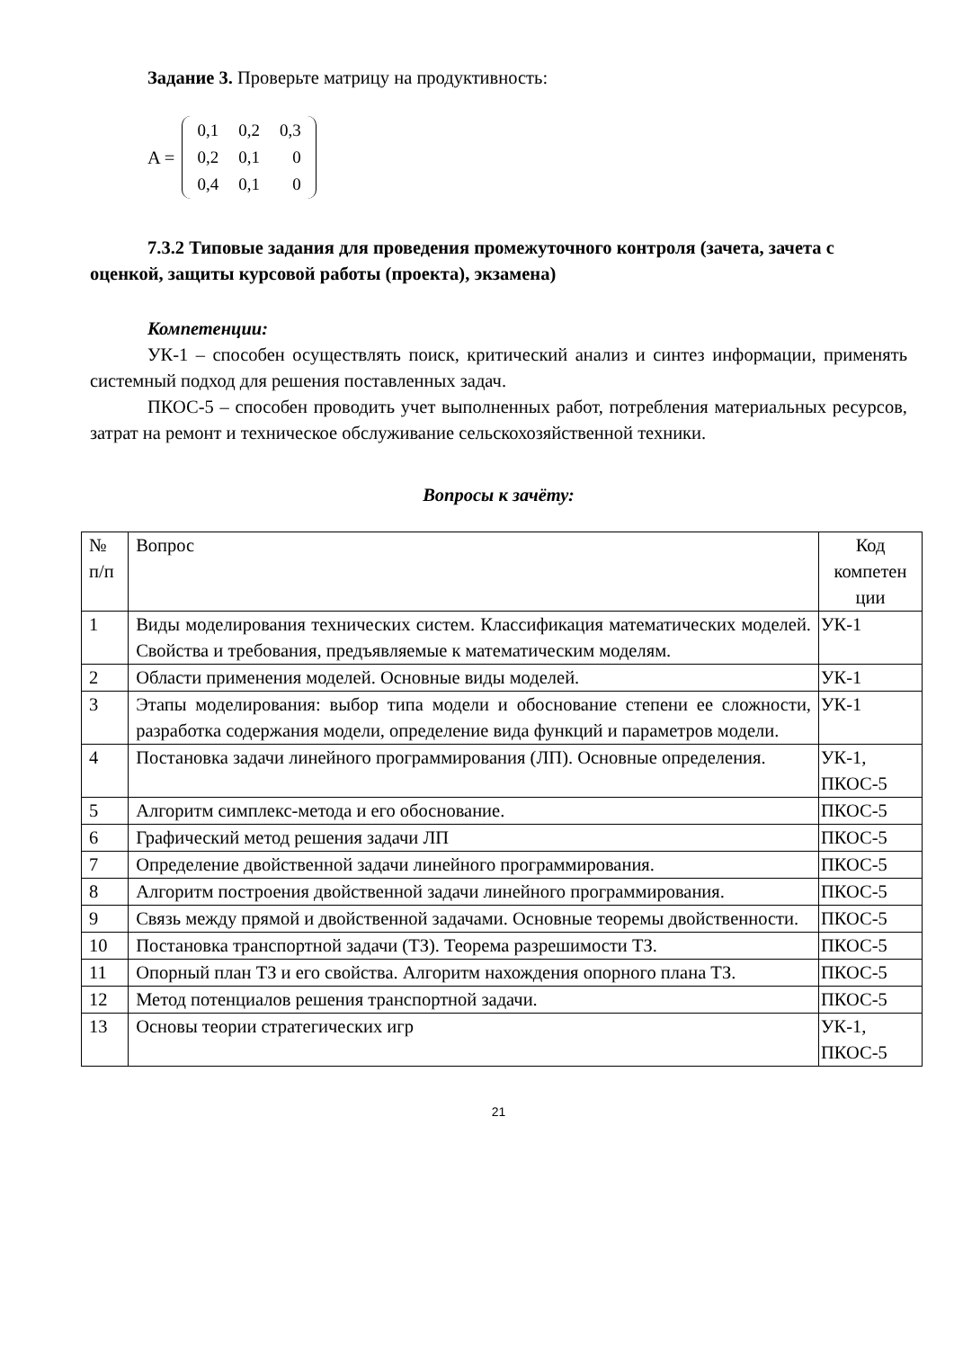Задание 3. Проверьте матрицу на продуктивность:
A =
| 0,1 | 0,2 | 0,3 |
| 0,2 | 0,1 | 0 |
| 0,4 | 0,1 | 0 |
7.3.2 Типовые задания для проведения промежуточного контроля (зачета, зачета с оценкой, защиты курсовой работы (проекта), экзамена)
Компетенции:
УК-1 – способен осуществлять поиск, критический анализ и синтез информации, применять системный подход для решения поставленных задач.
ПКОС-5 – способен проводить учет выполненных работ, потребления материальных ресурсов, затрат на ремонт и техническое обслуживание сельскохозяйственной техники.
Вопросы к зачёту:
| № п/п | Вопрос | Код компетен ции |
| 1 | Виды моделирования технических систем. Классификация математических моделей. Свойства и требования, предъявляемые к математическим моделям. | УК-1 |
| 2 | Области применения моделей. Основные виды моделей. | УК-1 |
| 3 | Этапы моделирования: выбор типа модели и обоснование степени ее сложности, разработка содержания модели, определение вида функций и параметров модели. | УК-1 |
| 4 | Постановка задачи линейного программирования (ЛП). Основные определения. | УК-1, ПКОС-5 |
| 5 | Алгоритм симплекс-метода и его обоснование. | ПКОС-5 |
| 6 | Графический метод решения задачи ЛП | ПКОС-5 |
| 7 | Определение двойственной задачи линейного программирования. | ПКОС-5 |
| 8 | Алгоритм построения двойственной задачи линейного программирования. | ПКОС-5 |
| 9 | Связь между прямой и двойственной задачами. Основные теоремы двойственности. | ПКОС-5 |
| 10 | Постановка транспортной задачи (ТЗ). Теорема разрешимости ТЗ. | ПКОС-5 |
| 11 | Опорный план ТЗ и его свойства. Алгоритм нахождения опорного плана ТЗ. | ПКОС-5 |
| 12 | Метод потенциалов решения транспортной задачи. | ПКОС-5 |
| 13 | Основы теории стратегических игр | УК-1, ПКОС-5 |
21